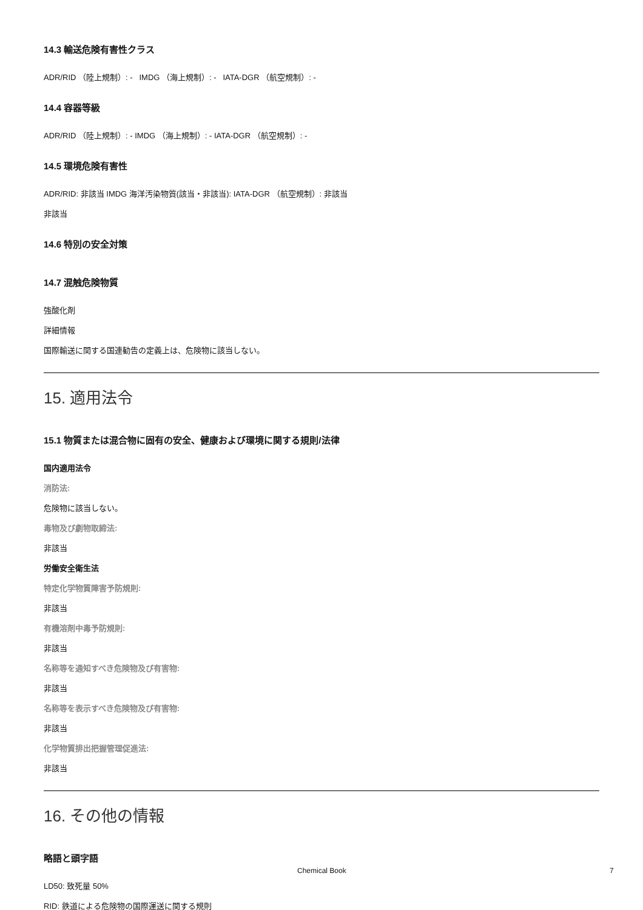14.3 輸送危険有害性クラス
ADR/RID （陸上規制）: - IMDG （海上規制）: - IATA-DGR （航空規制）: -
14.4 容器等級
ADR/RID （陸上規制）: - IMDG （海上規制）: - IATA-DGR （航空規制）: -
14.5 環境危険有害性
ADR/RID: 非該当 IMDG 海洋汚染物質(該当・非該当): IATA-DGR （航空規制）: 非該当
非該当
14.6 特別の安全対策
14.7 混触危険物質
強酸化剤
詳細情報
国際輸送に関する国連勧告の定義上は、危険物に該当しない。
15. 適用法令
15.1 物質または混合物に固有の安全、健康および環境に関する規則/法律
国内適用法令
消防法:
危険物に該当しない。
毒物及び劇物取締法:
非該当
労働安全衛生法
特定化学物質障害予防規則:
非該当
有機溶剤中毒予防規則:
非該当
名称等を通知すべき危険物及び有害物:
非該当
名称等を表示すべき危険物及び有害物:
非該当
化学物質排出把握管理促進法:
非該当
16. その他の情報
略語と頭字語
LD50: 致死量 50%
RID: 鉄道による危険物の国際運送に関する規則
Chemical Book 7